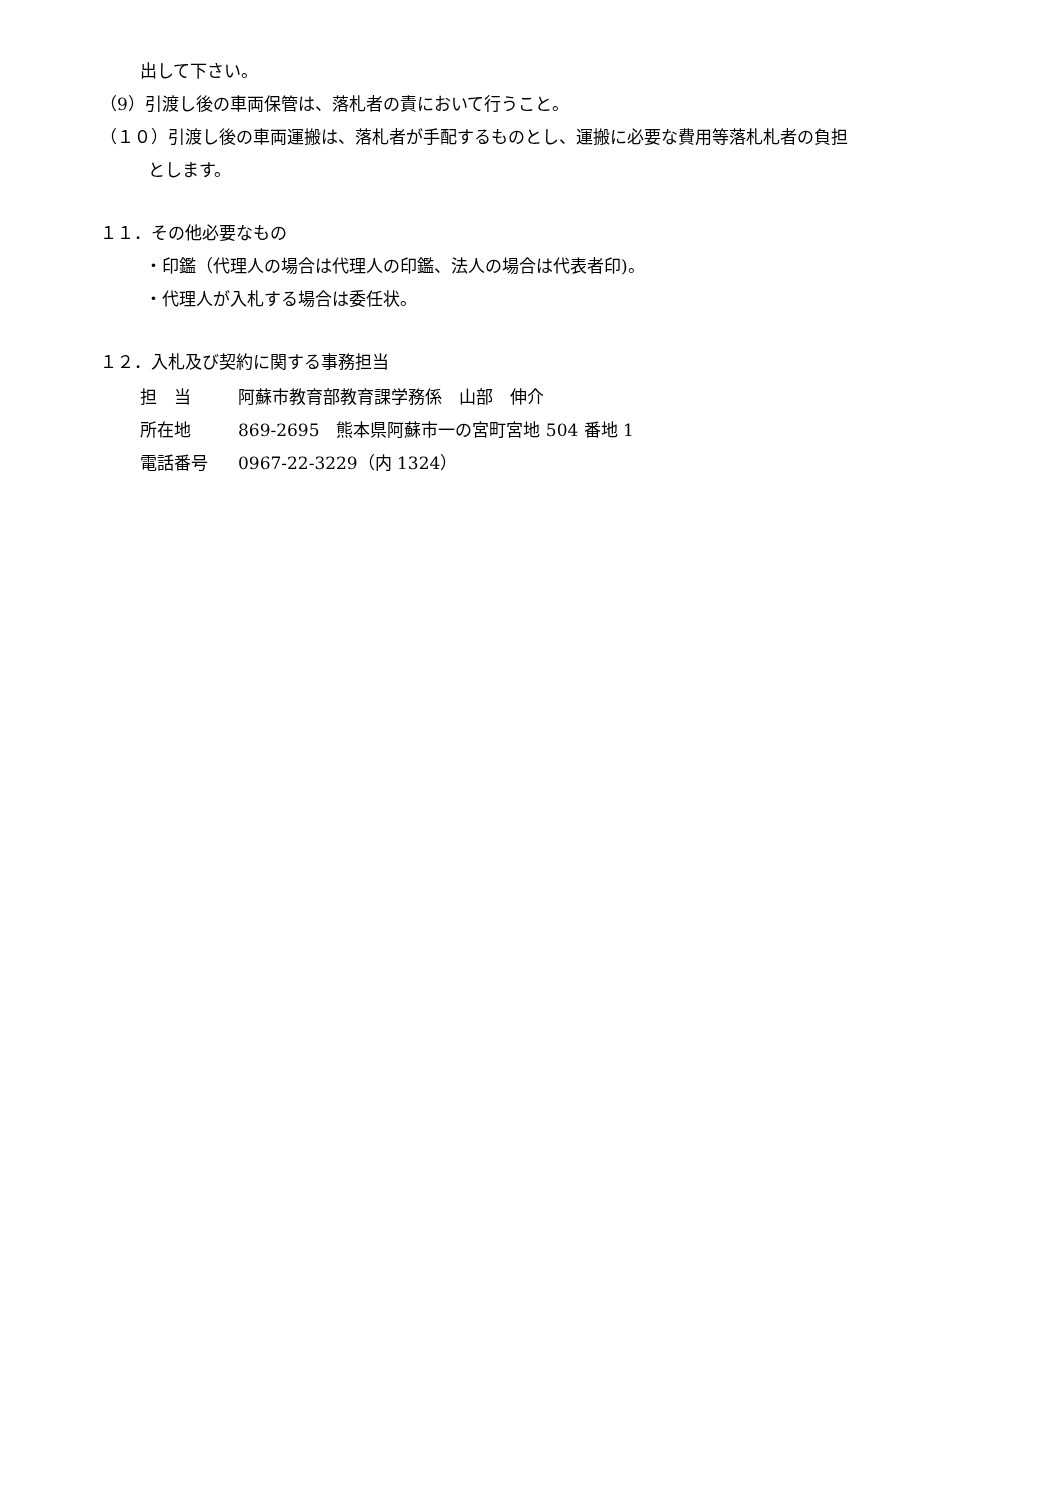出して下さい。
（9）引渡し後の車両保管は、落札者の責において行うこと。
（１０）引渡し後の車両運搬は、落札者が手配するものとし、運搬に必要な費用等落札札者の負担
とします。
１１．その他必要なもの
・印鑑（代理人の場合は代理人の印鑑、法人の場合は代表者印)。
・代理人が入札する場合は委任状。
１２．入札及び契約に関する事務担当
| 担 当 | 阿蘇市教育部教育課学務係 山部 伸介 |
| 所在地 | 869-2695 熊本県阿蘇市一の宮町宮地 504 番地 1 |
| 電話番号 | 0967-22-3229（内 1324） |